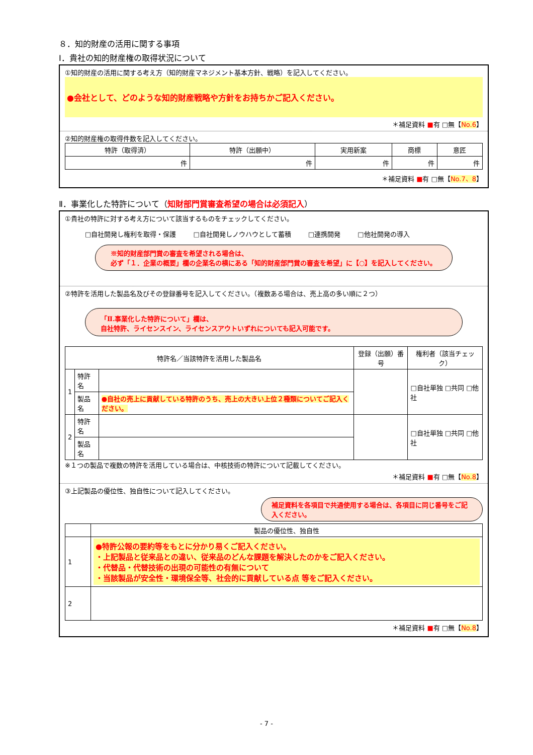８．知的財産の活用に関する事項
Ⅰ．貴社の知的財産権の取得状況について
①知的財産の活用に関する考え方（知的財産マネジメント基本方針、戦略）を記入してください。
●会社として、どのような知的財産戦略や方針をお持ちかご記入ください。
＊補足資料 ■有 □無【No.6】
②知的財産権の取得件数を記入してください。
| 特許（取得済） | 特許（出願中） | 実用新案 | 商標 | 意匠 |
| --- | --- | --- | --- | --- |
| 件 | 件 | 件 | 件 | 件 |
＊補足資料 ■有 □無【No.7、8】
Ⅱ．事業化した特許について（知財部門賞審査希望の場合は必須記入）
①貴社の特許に対する考え方について該当するものをチェックしてください。
□自社開発し権利を取得・保護 □自社開発しノウハウとして蓄積 □連携開発 □他社開発の導入
※知的財産部門賞の審査を希望される場合は、
必ず「１．企業の概要」欄の企業名の横にある「知的財産部門賞の審査を希望」に【○】を記入してください。
②特許を活用した製品名及びその登録番号を記入してください。（複数ある場合は、売上高の多い順に２つ）
「Ⅱ.事業化した特許について」欄は、
自社特許、ライセンスイン、ライセンスアウトいずれについても記入可能です。
| 特許名／当該特許を活用した製品名 | | | 登録（出願）番号 | 権利者（該当チェック） |
| --- | --- | --- | --- | --- |
| 1 | 特許名 | | | □自社単独 □共同 □他社 |
| | 製品名 | ●自社の売上に貢献している特許のうち、売上の大きい上位２種類についてご記入ください。 | | |
| 2 | 特許名 | | | □自社単独 □共同 □他社 |
| | 製品名 | | | |
※１つの製品で複数の特許を活用している場合は、中核技術の特許について記載してください。
＊補足資料 ■有 □無【No.8】
③上記製品の優位性、独自性について記入してください。
補足資料を各項目で共通使用する場合は、各項目に同じ番号をご記入ください。
| | 製品の優位性、独自性 |
| --- | --- |
| 1 | ●特許公報の要約等をもとに分かり易くご記入ください。 ・上記製品と従来品との違い、従来品のどんな課題を解決したのかをご記入ください。 ・代替品・代替技術の出現の可能性の有無について ・当該製品が安全性・環境保全等、社会的に貢献している点 等をご記入ください。 |
| 2 | |
＊補足資料 ■有 □無【No.8】
- 7 -